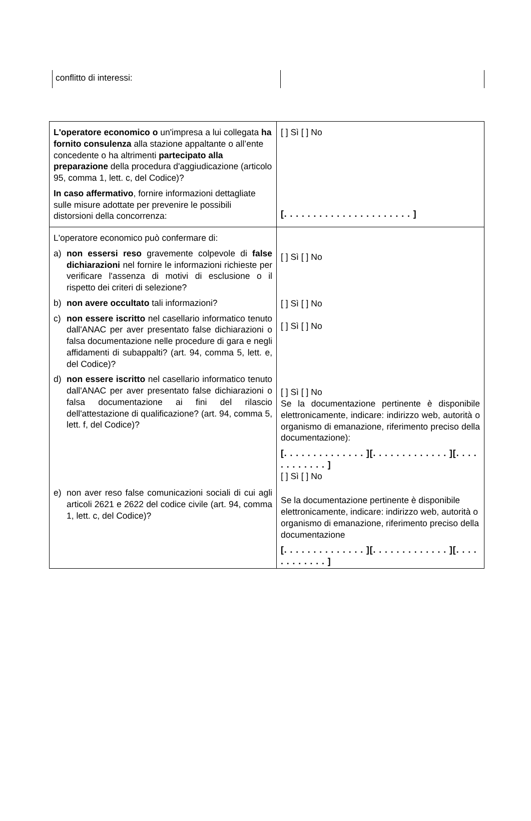conflitto di interessi:
| L'operatore economico o un'impresa a lui collegata ha fornito consulenza alla stazione appaltante o all’ente concedente o ha altrimenti partecipato alla preparazione della procedura d'aggiudicazione (articolo 95, comma 1, lett. c, del Codice)? In caso affermativo , fornire informazioni dettagliate sulle misure adottate per prevenire le possibili distorsioni della concorrenza: | [ ] Sì [ ] No [. . . . . . . . . . . . . . . . . . . . . . ] |
| L'operatore economico può confermare di: a) non essersi reso gravemente colpevole di false dichiarazioni nel fornire le informazioni richieste per verificare l'assenza di motivi di esclusione o il rispetto dei criteri di selezione? b) non avere occultato tali informazioni? c) non essere iscritto nel casellario informatico tenuto dall'ANAC per aver presentato false dichiarazioni o falsa documentazione nelle procedure di gara e negli affidamenti di subappalti? (art. 94, comma 5, lett. e, del Codice)? d) non essere iscritto nel casellario informatico tenuto dall'ANAC per aver presentato false dichiarazioni o falsa documentazione ai fini del rilascio dell'attestazione di qualificazione? (art. 94, comma 5, lett. f, del Codice)? e) non aver reso false comunicazioni sociali di cui agli articoli 2621 e 2622 del codice civile (art. 94, comma 1, lett. c, del Codice)? | [ ] Sì [ ] No [ ] Sì [ ] No [ ] Sì [ ] No [ ] Sì [ ] No Se la documentazione pertinente è disponibile elettronicamente, indicare: indirizzo web, autorità o organismo di emanazione, riferimento preciso della documentazione): [. . . . . . . . . . . . . . ][. . . . . . . . . . . . . ][. . . . . . . . . . . . ] [ ] Sì [ ] No Se la documentazione pertinente è disponibile elettronicamente, indicare: indirizzo web, autorità o organismo di emanazione, riferimento preciso della documentazione [. . . . . . . . . . . . . . ][. . . . . . . . . . . . . ][. . . . . . . . . . . . ] |